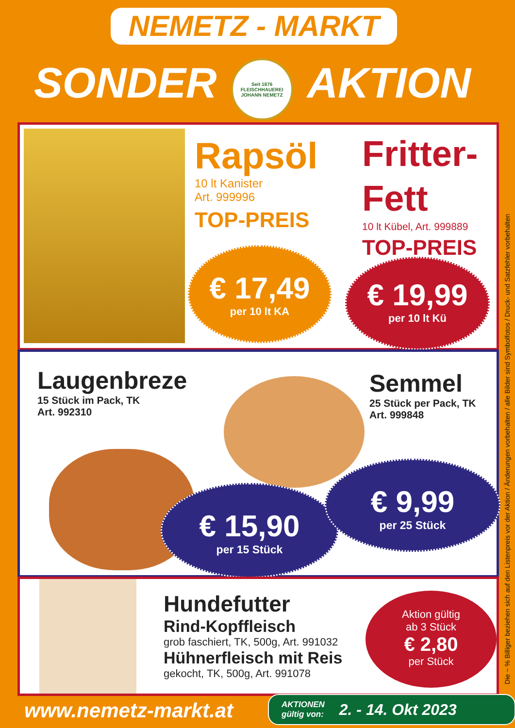NEMETZ - MARKT
SONDER
Seit 1876
FLEISCHHAUEREI
JOHANN NEMETZ
AKTION
Rapsöl
10 lt Kanister
Art. 999996
TOP-PREIS
Fritter-
Fett
10 lt Kübel, Art. 999889
TOP-PREIS
€ 17,49
per 10 lt KA
€ 19,99
per 10 lt Kü
Laugenbreze
15 Stück im Pack, TK
Art. 992310
Semmel
25 Stück per Pack, TK
Art. 999848
€ 15,90
per 15 Stück
€ 9,99
per 25 Stück
Hundefutter
Rind-Kopffleisch
grob faschiert, TK, 500g, Art. 991032
Hühnerfleisch mit Reis
gekocht, TK, 500g, Art. 991078
Aktion gültig
ab 3 Stück
€ 2,80
per Stück
Die ~ % Billiger beziehen sich auf den Listenpreis vor der Aktion / Änderungen vorbehalten / alle Bilder sind Symbolfotos / Druck- und Satzfehler vorbehalten
www.nemetz-markt.at
AKTIONEN
gültig von: 2. - 14. Okt 2023